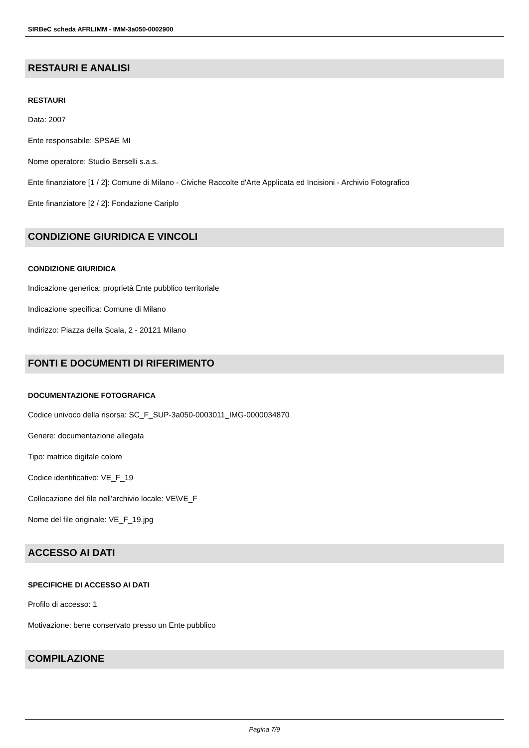SIRBeC scheda AFRLIMM - IMM-3a050-0002900
RESTAURI E ANALISI
RESTAURI
Data: 2007
Ente responsabile: SPSAE MI
Nome operatore: Studio Berselli s.a.s.
Ente finanziatore [1 / 2]: Comune di Milano - Civiche Raccolte d'Arte Applicata ed Incisioni - Archivio Fotografico
Ente finanziatore [2 / 2]: Fondazione Cariplo
CONDIZIONE GIURIDICA E VINCOLI
CONDIZIONE GIURIDICA
Indicazione generica: proprietà Ente pubblico territoriale
Indicazione specifica: Comune di Milano
Indirizzo: Piazza della Scala, 2 - 20121 Milano
FONTI E DOCUMENTI DI RIFERIMENTO
DOCUMENTAZIONE FOTOGRAFICA
Codice univoco della risorsa: SC_F_SUP-3a050-0003011_IMG-0000034870
Genere: documentazione allegata
Tipo: matrice digitale colore
Codice identificativo: VE_F_19
Collocazione del file nell'archivio locale: VE\VE_F
Nome del file originale: VE_F_19.jpg
ACCESSO AI DATI
SPECIFICHE DI ACCESSO AI DATI
Profilo di accesso: 1
Motivazione: bene conservato presso un Ente pubblico
COMPILAZIONE
Pagina 7/9